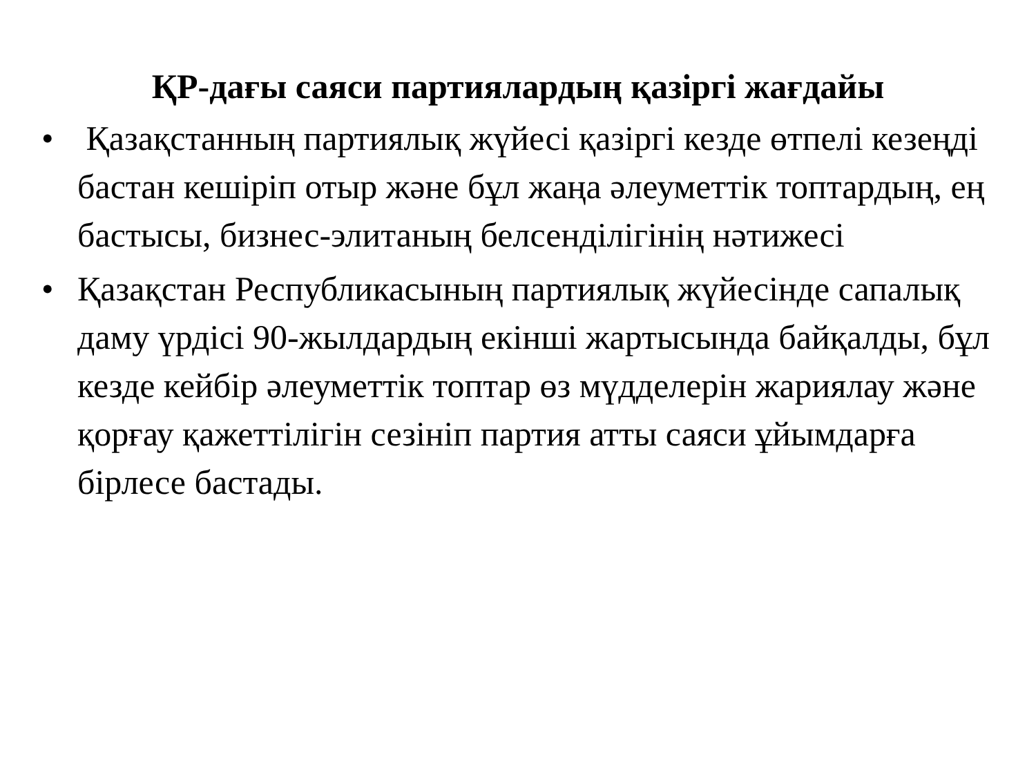ҚР-дағы саяси партиялардың қазіргі жағдайы
• Қазақстанның партиялық жүйесі қазіргі кезде өтпелі кезеңді бастан кешіріп отыр және бұл жаңа әлеуметтік топтардың, ең бастысы, бизнес-элитаның белсенділігінің нәтижесі
• Қазақстан Республикасының партиялық жүйесінде сапалық даму үрдісі 90-жылдардың екінші жартысында байқалды, бұл кезде кейбір әлеуметтік топтар өз мүдделерін жариялау және қорғау қажеттілігін сезініп партия атты саяси ұйымдарға бірлесе бастады.